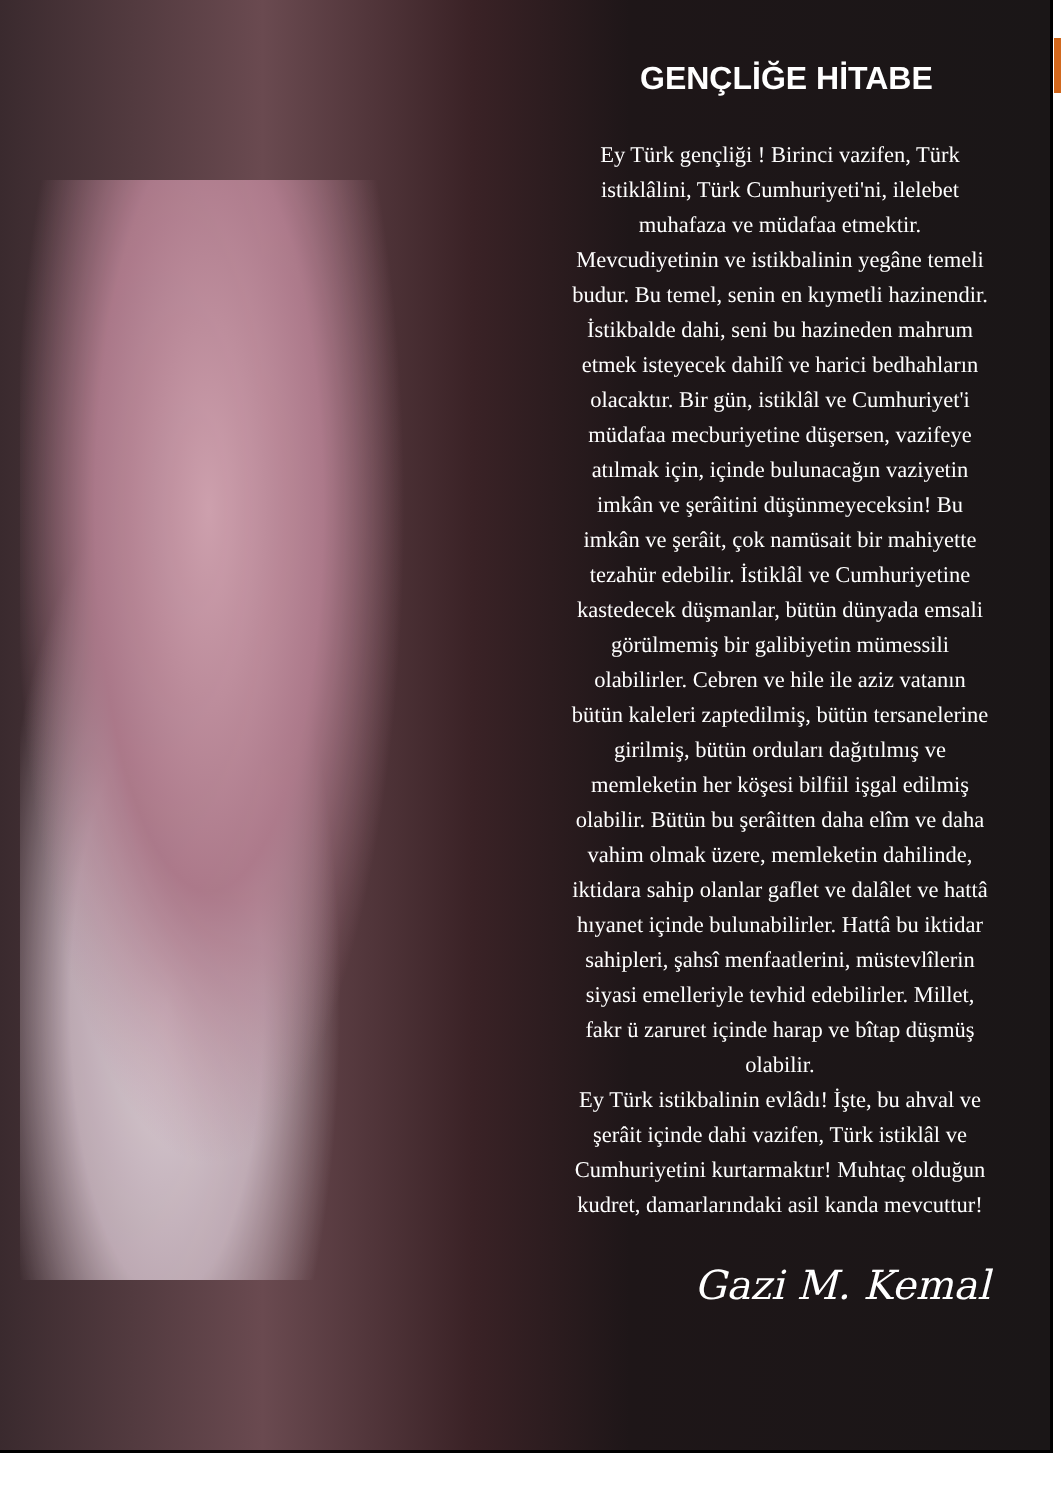GENÇLİĞE HİTABE
Ey Türk gençliği ! Birinci vazifen, Türk istiklâlini, Türk Cumhuriyeti'ni, ilelebet muhafaza ve müdafaa etmektir.
Mevcudiyetinin ve istikbalinin yegâne temeli budur. Bu temel, senin en kıymetli hazinendir. İstikbalde dahi, seni bu hazineden mahrum etmek isteyecek dahilî ve harici bedhahların olacaktır. Bir gün, istiklâl ve Cumhuriyet'i müdafaa mecburiyetine düşersen, vazifeye atılmak için, içinde bulunacağın vaziyetin imkân ve şerâitini düşünmeyeceksin! Bu imkân ve şerâit, çok namüsait bir mahiyette tezahür edebilir. İstiklâl ve Cumhuriyetine kastedecek düşmanlar, bütün dünyada emsali görülmemiş bir galibiyetin mümessili olabilirler. Cebren ve hile ile aziz vatanın bütün kaleleri zaptedilmiş, bütün tersanelerine girilmiş, bütün orduları dağıtılmış ve memleketin her köşesi bilfiil işgal edilmiş olabilir. Bütün bu şerâitten daha elîm ve daha vahim olmak üzere, memleketin dahilinde, iktidara sahip olanlar gaflet ve dalâlet ve hattâ hıyanet içinde bulunabilirler. Hattâ bu iktidar sahipleri, şahsî menfaatlerini, müstevlîlerin siyasi emelleriyle tevhid edebilirler. Millet, fakr ü zaruret içinde harap ve bîtap düşmüş olabilir.
Ey Türk istikbalinin evlâdı! İşte, bu ahval ve şerâit içinde dahi vazifen, Türk istiklâl ve Cumhuriyetini kurtarmaktır! Muhtaç olduğun kudret, damarlarındaki asil kanda mevcuttur!
Gazi M. Kemal